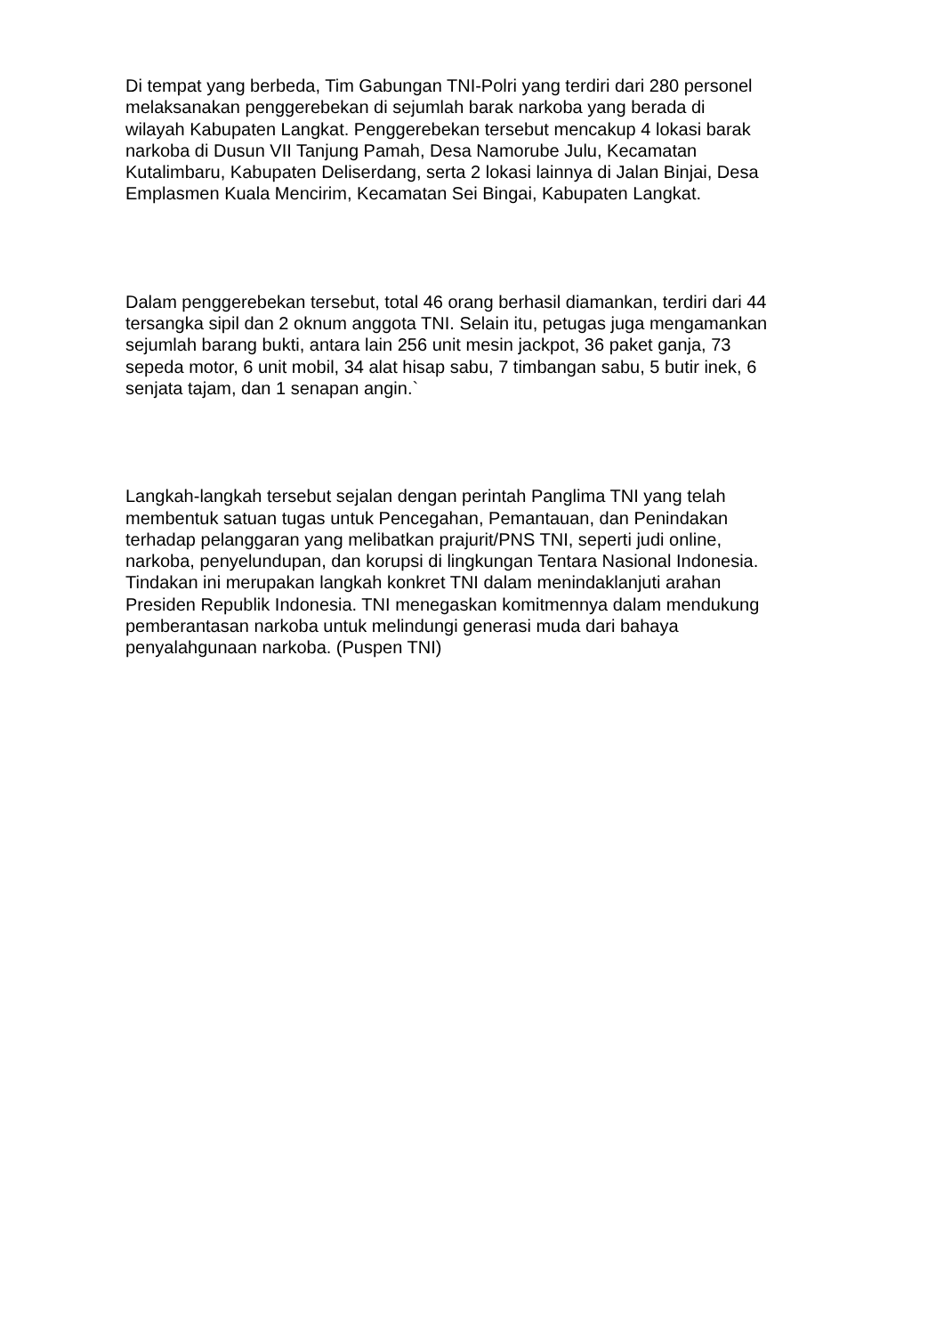Di tempat yang berbeda, Tim Gabungan TNI-Polri yang terdiri dari 280 personel
melaksanakan penggerebekan di sejumlah barak narkoba yang berada di
wilayah Kabupaten Langkat. Penggerebekan tersebut mencakup 4 lokasi barak
narkoba di Dusun VII Tanjung Pamah, Desa Namorube Julu, Kecamatan
Kutalimbaru, Kabupaten Deliserdang, serta 2 lokasi lainnya di Jalan Binjai, Desa
Emplasmen Kuala Mencirim, Kecamatan Sei Bingai, Kabupaten Langkat.
Dalam penggerebekan tersebut, total 46 orang berhasil diamankan, terdiri dari 44
tersangka sipil dan 2 oknum anggota TNI. Selain itu, petugas juga mengamankan
sejumlah barang bukti, antara lain 256 unit mesin jackpot, 36 paket ganja, 73
sepeda motor, 6 unit mobil, 34 alat hisap sabu, 7 timbangan sabu, 5 butir inek, 6
senjata tajam, dan 1 senapan angin.`
Langkah-langkah tersebut sejalan dengan perintah Panglima TNI yang telah
membentuk satuan tugas untuk Pencegahan, Pemantauan, dan Penindakan
terhadap pelanggaran yang melibatkan prajurit/PNS TNI, seperti judi online,
narkoba, penyelundupan, dan korupsi di lingkungan Tentara Nasional Indonesia.
Tindakan ini merupakan langkah konkret TNI dalam menindaklanjuti arahan
Presiden Republik Indonesia. TNI menegaskan komitmennya dalam mendukung
pemberantasan narkoba untuk melindungi generasi muda dari bahaya
penyalahgunaan narkoba. (Puspen TNI)